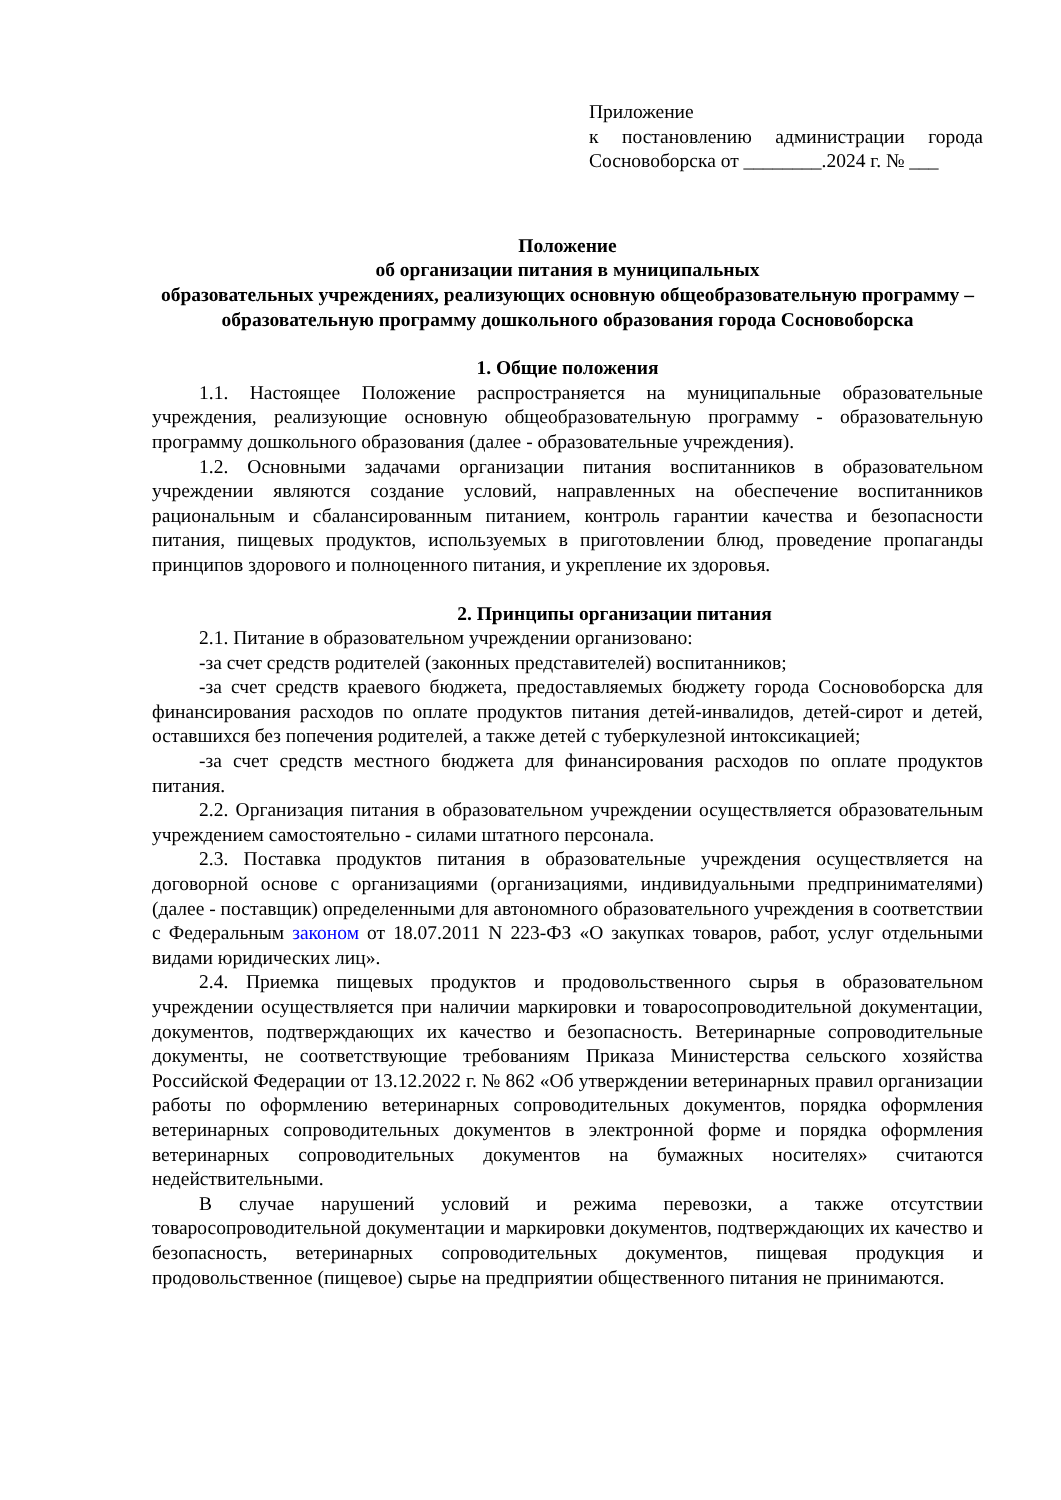Приложение
к постановлению администрации города Сосновоборска от ________.2024 г. № ___
Положение
об организации питания в муниципальных
образовательных учреждениях, реализующих основную общеобразовательную программу – образовательную программу дошкольного образования города Сосновоборска
1. Общие положения
1.1. Настоящее Положение распространяется на муниципальные образовательные учреждения, реализующие основную общеобразовательную программу - образовательную программу дошкольного образования (далее - образовательные учреждения).
1.2. Основными задачами организации питания воспитанников в образовательном учреждении являются создание условий, направленных на обеспечение воспитанников рациональным и сбалансированным питанием, контроль гарантии качества и безопасности питания, пищевых продуктов, используемых в приготовлении блюд, проведение пропаганды принципов здорового и полноценного питания, и укрепление их здоровья.
2. Принципы организации питания
2.1. Питание в образовательном учреждении организовано:
-за счет средств родителей (законных представителей) воспитанников;
-за счет средств краевого бюджета, предоставляемых бюджету города Сосновоборска для финансирования расходов по оплате продуктов питания детей-инвалидов, детей-сирот и детей, оставшихся без попечения родителей, а также детей с туберкулезной интоксикацией;
-за счет средств местного бюджета для финансирования расходов по оплате продуктов питания.
2.2. Организация питания в образовательном учреждении осуществляется образовательным учреждением самостоятельно - силами штатного персонала.
2.3. Поставка продуктов питания в образовательные учреждения осуществляется на договорной основе с организациями (организациями, индивидуальными предпринимателями) (далее - поставщик) определенными для автономного образовательного учреждения в соответствии с Федеральным законом от 18.07.2011 N 223-ФЗ «О закупках товаров, работ, услуг отдельными видами юридических лиц».
2.4. Приемка пищевых продуктов и продовольственного сырья в образовательном учреждении осуществляется при наличии маркировки и товаросопроводительной документации, документов, подтверждающих их качество и безопасность. Ветеринарные сопроводительные документы, не соответствующие требованиям Приказа Министерства сельского хозяйства Российской Федерации от 13.12.2022 г. № 862 «Об утверждении ветеринарных правил организации работы по оформлению ветеринарных сопроводительных документов, порядка оформления ветеринарных сопроводительных документов в электронной форме и порядка оформления ветеринарных сопроводительных документов на бумажных носителях» считаются недействительными.
В случае нарушений условий и режима перевозки, а также отсутствии товаросопроводительной документации и маркировки документов, подтверждающих их качество и безопасность, ветеринарных сопроводительных документов, пищевая продукция и продовольственное (пищевое) сырье на предприятии общественного питания не принимаются.